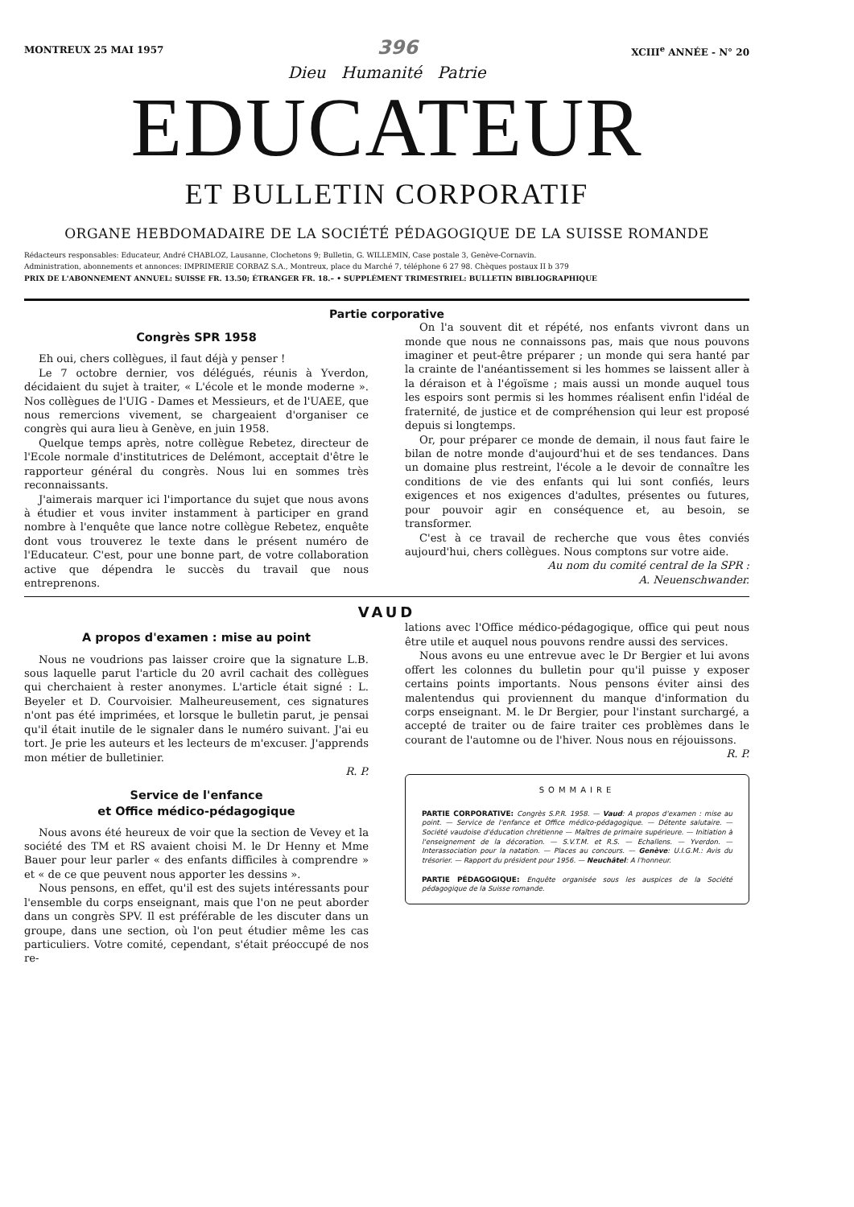MONTREUX 25 MAI 1957 396 XCIII<sup>e</sup> ANNÉE - N° 20
Dieu Humanité Patrie
EDUCATEUR
ET BULLETIN CORPORATIF
ORGANE HEBDOMADAIRE DE LA SOCIÉTÉ PÉDAGOGIQUE DE LA SUISSE ROMANDE
Rédacteurs responsables: Educateur, André CHABLOZ, Lausanne, Clochetons 9; Bulletin, G. WILLEMIN, Case postale 3, Genève-Cornavin.
Administration, abonnements et annonces: IMPRIMERIE CORBAZ S.A., Montreux, place du Marché 7, téléphone 6 27 98. Chèques postaux II b 379
PRIX DE L'ABONNEMENT ANNUEL: SUISSE FR. 13.50; ÉTRANGER FR. 18.– • SUPPLÉMENT TRIMESTRIEL: BULLETIN BIBLIOGRAPHIQUE
Partie corporative
Congrès SPR 1958
Eh oui, chers collègues, il faut déjà y penser !
Le 7 octobre dernier, vos délégués, réunis à Yverdon, décidaient du sujet à traiter, « L'école et le monde moderne ». Nos collègues de l'UIG - Dames et Messieurs, et de l'UAEE, que nous remercions vivement, se chargeaient d'organiser ce congrès qui aura lieu à Genève, en juin 1958.
Quelque temps après, notre collègue Rebetez, directeur de l'Ecole normale d'institutrices de Delémont, acceptait d'être le rapporteur général du congrès. Nous lui en sommes très reconnaissants.
J'aimerais marquer ici l'importance du sujet que nous avons à étudier et vous inviter instamment à participer en grand nombre à l'enquête que lance notre collègue Rebetez, enquête dont vous trouverez le texte dans le présent numéro de l'Educateur. C'est, pour une bonne part, de votre collaboration active que dépendra le succès du travail que nous entreprenons.
On l'a souvent dit et répété, nos enfants vivront dans un monde que nous ne connaissons pas, mais que nous pouvons imaginer et peut-être préparer ; un monde qui sera hanté par la crainte de l'anéantissement si les hommes se laissent aller à la déraison et à l'égoïsme ; mais aussi un monde auquel tous les espoirs sont permis si les hommes réalisent enfin l'idéal de fraternité, de justice et de compréhension qui leur est proposé depuis si longtemps.
Or, pour préparer ce monde de demain, il nous faut faire le bilan de notre monde d'aujourd'hui et de ses tendances. Dans un domaine plus restreint, l'école a le devoir de connaître les conditions de vie des enfants qui lui sont confiés, leurs exigences et nos exigences d'adultes, présentes ou futures, pour pouvoir agir en conséquence et, au besoin, se transformer.
C'est à ce travail de recherche que vous êtes conviés aujourd'hui, chers collègues. Nous comptons sur votre aide.
Au nom du comité central de la SPR :
A. Neuenschwander.
VAUD
A propos d'examen : mise au point
Nous ne voudrions pas laisser croire que la signature L.B. sous laquelle parut l'article du 20 avril cachait des collègues qui cherchaient à rester anonymes. L'article était signé : L. Beyeler et D. Courvoisier. Malheureusement, ces signatures n'ont pas été imprimées, et lorsque le bulletin parut, je pensai qu'il était inutile de le signaler dans le numéro suivant. J'ai eu tort. Je prie les auteurs et les lecteurs de m'excuser. J'apprends mon métier de bulletinier.
R. P.
Service de l'enfance
et Office médico-pédagogique
Nous avons été heureux de voir que la section de Vevey et la société des TM et RS avaient choisi M. le Dr Henny et Mme Bauer pour leur parler « des enfants difficiles à comprendre » et « de ce que peuvent nous apporter les dessins ».
Nous pensons, en effet, qu'il est des sujets intéressants pour l'ensemble du corps enseignant, mais que l'on ne peut aborder dans un congrès SPV. Il est préférable de les discuter dans un groupe, dans une section, où l'on peut étudier même les cas particuliers. Votre comité, cependant, s'était préoccupé de nos re-
lations avec l'Office médico-pédagogique, office qui peut nous être utile et auquel nous pouvons rendre aussi des services.
Nous avons eu une entrevue avec le Dr Bergier et lui avons offert les colonnes du bulletin pour qu'il puisse y exposer certains points importants. Nous pensons éviter ainsi des malentendus qui proviennent du manque d'information du corps enseignant. M. le Dr Bergier, pour l'instant surchargé, a accepté de traiter ou de faire traiter ces problèmes dans le courant de l'automne ou de l'hiver. Nous nous en réjouissons.
R. P.
SOMMAIRE
PARTIE CORPORATIVE: Congrès S.P.R. 1958. — Vaud: A propos d'examen : mise au point. — Service de l'enfance et Office médico-pédagogique. — Détente salutaire. — Société vaudoise d'éducation chrétienne — Maîtres de primaire supérieure. — Initiation à l'enseignement de la décoration. — S.V.T.M. et R.S. — Echallens. — Yverdon. — Interassociation pour la natation. — Places au concours. — Genève: U.I.G.M.: Avis du trésorier. — Rapport du président pour 1956. — Neuchâtel: A l'honneur.
PARTIE PÉDAGOGIQUE: Enquête organisée sous les auspices de la Société pédagogique de la Suisse romande.